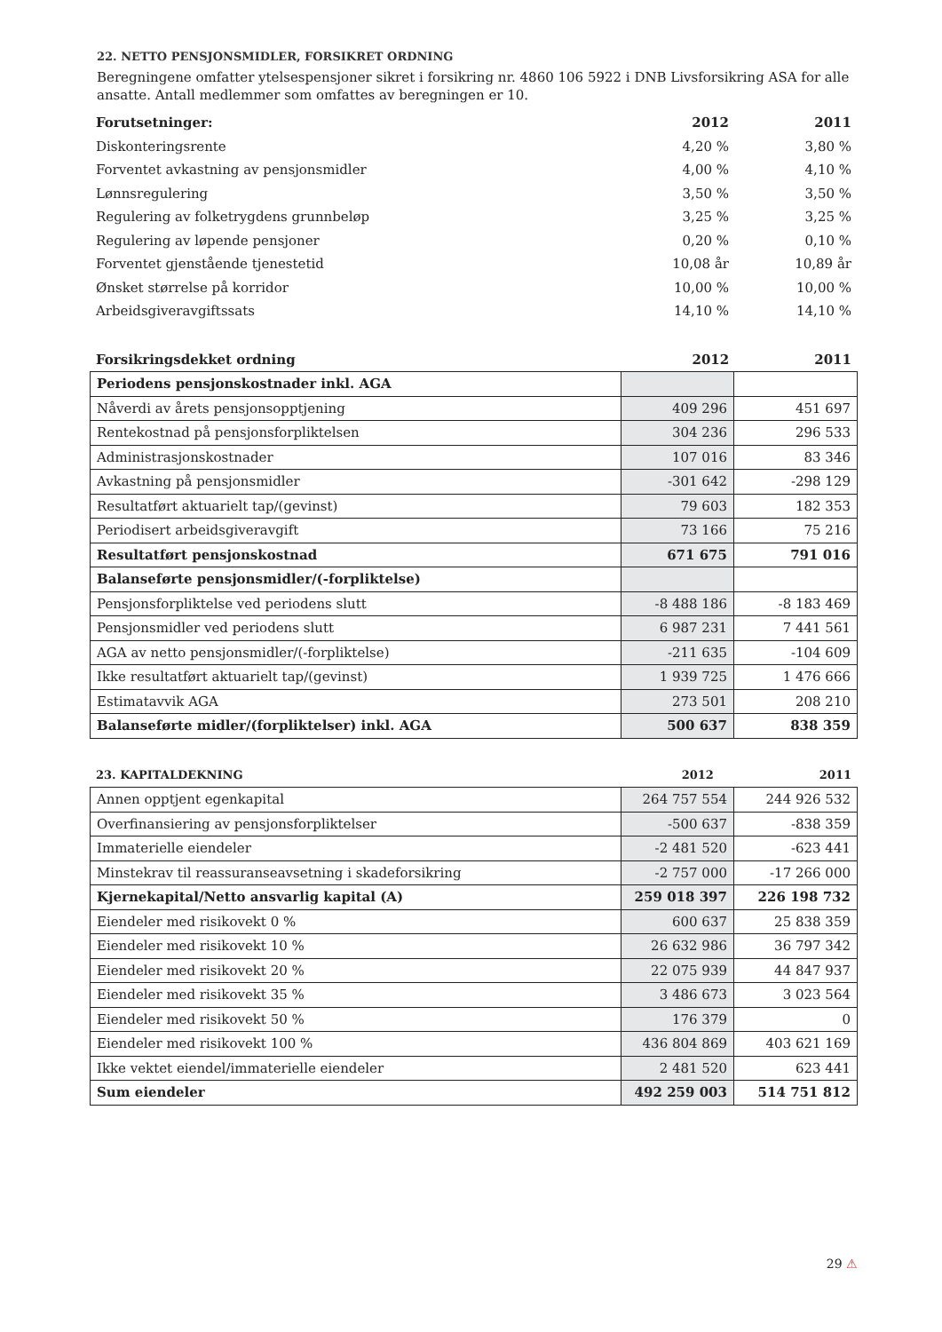22. NETTO PENSJONSMIDLER, FORSIKRET ORDNING
Beregningene omfatter ytelsespensjoner sikret i forsikring nr. 4860 106 5922 i DNB Livsforsikring ASA for alle ansatte. Antall medlemmer som omfattes av beregningen er 10.
| Forutsetninger: | 2012 | 2011 |
| --- | --- | --- |
| Diskonteringsrente | 4,20 % | 3,80 % |
| Forventet avkastning av pensjonsmidler | 4,00 % | 4,10 % |
| Lønnsregulering | 3,50 % | 3,50 % |
| Regulering av folketrygdens grunnbeløp | 3,25 % | 3,25 % |
| Regulering av løpende pensjoner | 0,20 % | 0,10 % |
| Forventet gjenstående tjenestetid | 10,08 år | 10,89 år |
| Ønsket størrelse på korridor | 10,00 % | 10,00 % |
| Arbeidsgiveravgiftssats | 14,10 % | 14,10 % |
| Forsikringsdekket ordning | 2012 | 2011 |
| --- | --- | --- |
| Periodens pensjonskostnader inkl. AGA | | |
| Nåverdi av årets pensjonsopptjening | 409 296 | 451 697 |
| Rentekostnad på pensjonsforpliktelsen | 304 236 | 296 533 |
| Administrasjonskostnader | 107 016 | 83 346 |
| Avkastning på pensjonsmidler | -301 642 | -298 129 |
| Resultatført aktuarielt tap/(gevinst) | 79 603 | 182 353 |
| Periodisert arbeidsgiveravgift | 73 166 | 75 216 |
| Resultatført pensjonskostnad | 671 675 | 791 016 |
| Balanseførte pensjonsmidler/(-forpliktelse) | | |
| Pensjonsforpliktelse ved periodens slutt | -8 488 186 | -8 183 469 |
| Pensjonsmidler ved periodens slutt | 6 987 231 | 7 441 561 |
| AGA av netto pensjonsmidler/(-forpliktelse) | -211 635 | -104 609 |
| Ikke resultatført aktuarielt tap/(gevinst) | 1 939 725 | 1 476 666 |
| Estimatavvik AGA | 273 501 | 208 210 |
| Balanseførte midler/(forpliktelser) inkl. AGA | 500 637 | 838 359 |
| 23. KAPITALDEKNING | 2012 | 2011 |
| --- | --- | --- |
| Annen opptjent egenkapital | 264 757 554 | 244 926 532 |
| Overfinansiering av pensjonsforpliktelser | -500 637 | -838 359 |
| Immaterielle eiendeler | -2 481 520 | -623 441 |
| Minstekrav til reassuranseavsetning i skadeforsikring | -2 757 000 | -17 266 000 |
| Kjernekapital/Netto ansvarlig kapital (A) | 259 018 397 | 226 198 732 |
| Eiendeler med risikovekt 0 % | 600 637 | 25 838 359 |
| Eiendeler med risikovekt 10 % | 26 632 986 | 36 797 342 |
| Eiendeler med risikovekt 20 % | 22 075 939 | 44 847 937 |
| Eiendeler med risikovekt 35 % | 3 486 673 | 3 023 564 |
| Eiendeler med risikovekt 50 % | 176 379 | 0 |
| Eiendeler med risikovekt 100 % | 436 804 869 | 403 621 169 |
| Ikke vektet eiendel/immaterielle eiendeler | 2 481 520 | 623 441 |
| Sum eiendeler | 492 259 003 | 514 751 812 |
29 ⚠